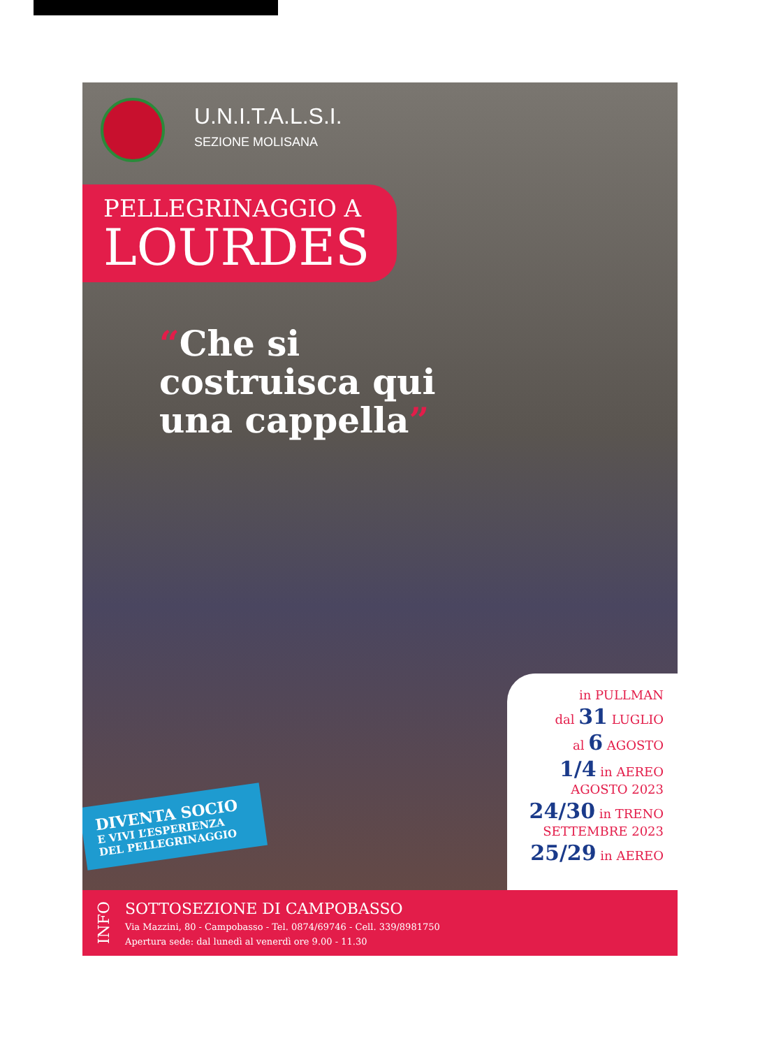U.N.I.T.A.L.S.I.
SEZIONE MOLISANA
PELLEGRINAGGIO A
LOURDES
“Che si costruisca qui una cappella”
DIVENTA SOCIO
E VIVI L’ESPERIENZA
DEL PELLEGRINAGGIO
in PULLMAN
dal 31 LUGLIO
al 6 AGOSTO
1/4 in AEREO
AGOSTO 2023
24/30 in TRENO
SETTEMBRE 2023
25/29 in AEREO
INFO
SOTTOSEZIONE DI CAMPOBASSO
Via Mazzini, 80 - Campobasso - Tel. 0874/69746 - Cell. 339/8981750
Apertura sede: dal lunedì al venerdì ore 9.00 - 11.30